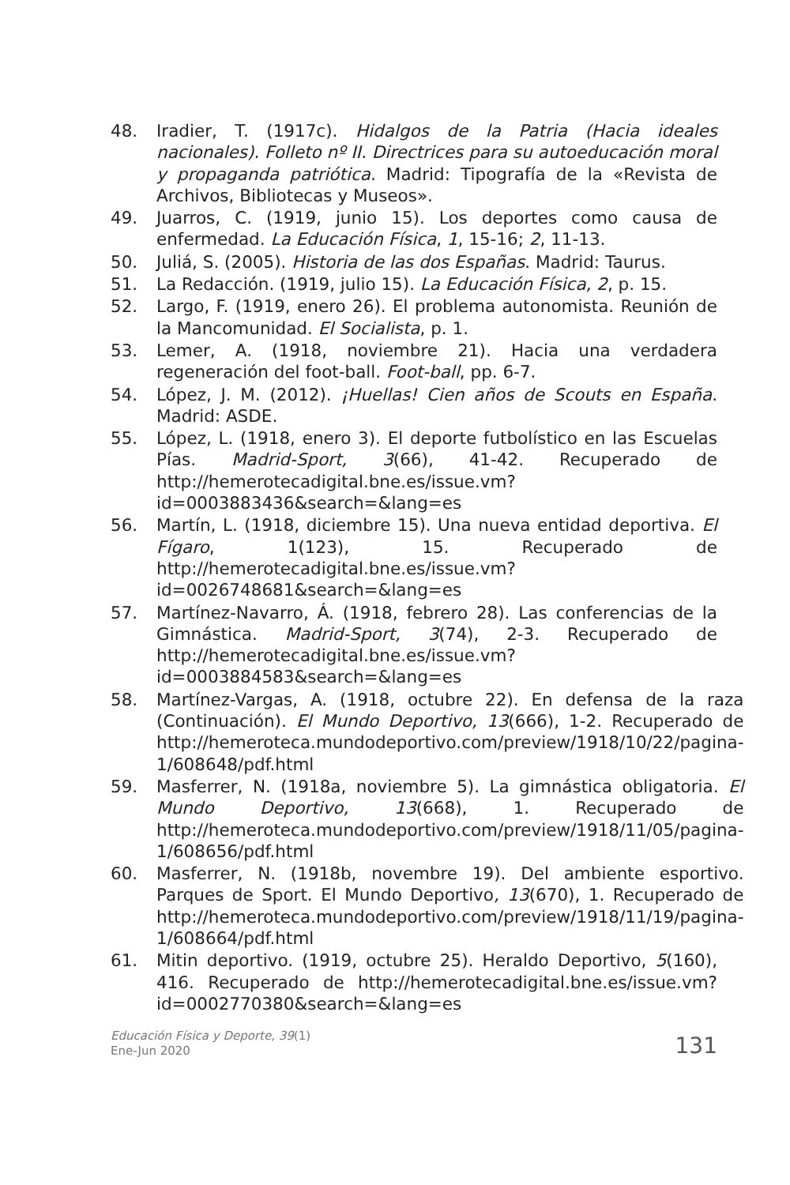48. Iradier, T. (1917c). Hidalgos de la Patria (Hacia ideales nacionales). Folleto nº II. Directrices para su autoeducación moral y propaganda patriótica. Madrid: Tipografía de la «Revista de Archivos, Bibliotecas y Museos».
49. Juarros, C. (1919, junio 15). Los deportes como causa de enfermedad. La Educación Física, 1, 15-16; 2, 11-13.
50. Juliá, S. (2005). Historia de las dos Españas. Madrid: Taurus.
51. La Redacción. (1919, julio 15). La Educación Física, 2, p. 15.
52. Largo, F. (1919, enero 26). El problema autonomista. Reunión de la Mancomunidad. El Socialista, p. 1.
53. Lemer, A. (1918, noviembre 21). Hacia una verdadera regeneración del foot-ball. Foot-ball, pp. 6-7.
54. López, J. M. (2012). ¡Huellas! Cien años de Scouts en España. Madrid: ASDE.
55. López, L. (1918, enero 3). El deporte futbolístico en las Escuelas Pías. Madrid-Sport, 3(66), 41-42. Recuperado de http://hemerotecadigital.bne.es/issue.vm?id=0003883436&search=&lang=es
56. Martín, L. (1918, diciembre 15). Una nueva entidad deportiva. El Fígaro, 1(123), 15. Recuperado de http://hemerotecadigital.bne.es/issue.vm?id=0026748681&search=&lang=es
57. Martínez-Navarro, Á. (1918, febrero 28). Las conferencias de la Gimnástica. Madrid-Sport, 3(74), 2-3. Recuperado de http://hemerotecadigital.bne.es/issue.vm?id=0003884583&search=&lang=es
58. Martínez-Vargas, A. (1918, octubre 22). En defensa de la raza (Continuación). El Mundo Deportivo, 13(666), 1-2. Recuperado de http://hemeroteca.mundodeportivo.com/preview/1918/10/22/pagina-1/608648/pdf.html
59. Masferrer, N. (1918a, noviembre 5). La gimnástica obligatoria. El Mundo Deportivo, 13(668), 1. Recuperado de http://hemeroteca.mundodeportivo.com/preview/1918/11/05/pagina-1/608656/pdf.html
60. Masferrer, N. (1918b, novembre 19). Del ambiente esportivo. Parques de Sport. El Mundo Deportivo, 13(670), 1. Recuperado de http://hemeroteca.mundodeportivo.com/preview/1918/11/19/pagina-1/608664/pdf.html
61. Mitin deportivo. (1919, octubre 25). Heraldo Deportivo, 5(160), 416. Recuperado de http://hemerotecadigital.bne.es/issue.vm?id=0002770380&search=&lang=es
Educación Física y Deporte, 39(1)
Ene-Jun 2020
131